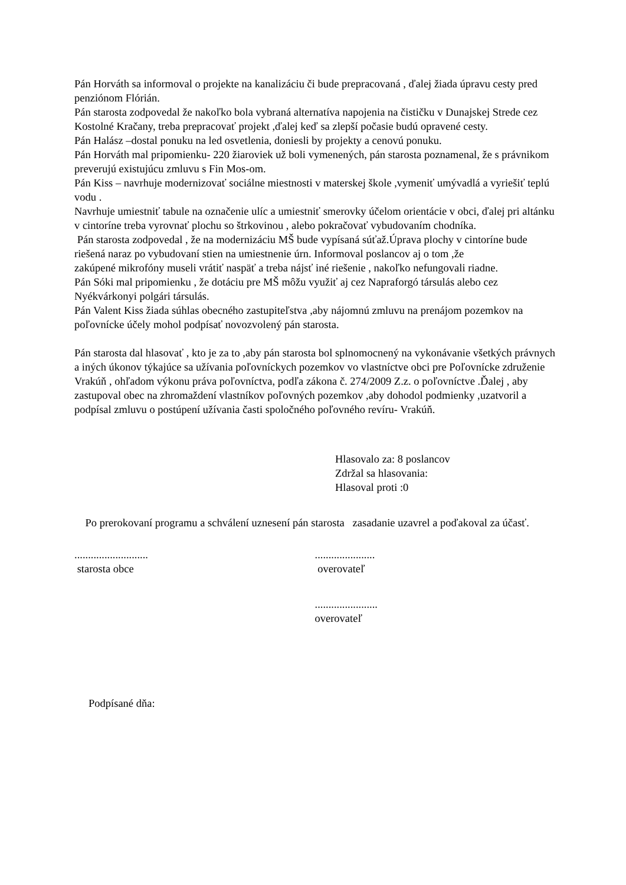Pán Horváth sa informoval o projekte na kanalizáciu či bude prepracovaná , ďalej žiada úpravu cesty pred penziónom Flórián.
Pán starosta zodpovedal že nakoľko bola vybraná alternatíva napojenia na čističku v Dunajskej Strede cez Kostolné Kračany, treba prepracovať projekt ,ďalej keď sa zlepší počasie budú opravené cesty.
Pán Halász –dostal ponuku na led osvetlenia, doniesli by projekty a cenovú ponuku.
Pán Horváth mal pripomienku- 220 žiaroviek už boli vymenených, pán starosta poznamenal, že s právnikom preverujú existujúcu zmluvu s Fin Mos-om.
Pán Kiss – navrhuje modernizovať sociálne miestnosti v materskej škole ,vymeniť umývadlá a vyriešiť teplú vodu .
Navrhuje umiestniť tabule na označenie ulíc a umiestniť smerovky účelom orientácie v obci, ďalej pri altánku v cintoríne treba vyrovnať plochu so štrkovinou , alebo pokračovať vybudovaním chodníka.
Pán starosta zodpovedal , že na modernizáciu MŠ bude vypísaná súťaž.Úprava plochy v cintoríne bude riešená naraz po vybudovaní stien na umiestnenie úrn. Informoval poslancov aj o tom ,že
zakúpené mikrofóny museli vrátiť naspäť a treba nájsť iné riešenie , nakoľko nefungovali riadne.
Pán Sóki mal pripomienku , že dotáciu pre MŠ môžu využiť aj cez Napraforgó társulás alebo cez Nyékvárkonyi polgári társulás.
Pán Valent Kiss žiada súhlas obecného zastupiteľstva ,aby nájomnú zmluvu na prenájom pozemkov na poľovnícke účely mohol podpísať novozvolený pán starosta.
Pán starosta dal hlasovať , kto je za to ,aby pán starosta bol splnomocnený na vykonávanie všetkých právnych a iných úkonov týkajúce sa užívania poľovníckych pozemkov vo vlastníctve obci pre Poľovnícke združenie Vrakúň , ohľadom výkonu práva poľovníctva, podľa zákona č. 274/2009 Z.z. o poľovníctve .Ďalej , aby zastupoval obec na zhromaždení vlastníkov poľovných pozemkov ,aby dohodol podmienky ,uzatvoril a podpísal zmluvu o postúpení užívania časti spoločného poľovného revíru- Vrakúň.
Hlasovalo za: 8 poslancov
Zdržal sa hlasovania:
Hlasoval proti :0
Po prerokovaní programu a schválení uznesení pán starosta zasadanie uzavrel a poďakoval za účasť.
...........................
starosta obce
......................
overovateľ
.......................
overovateľ
Podpísané dňa: